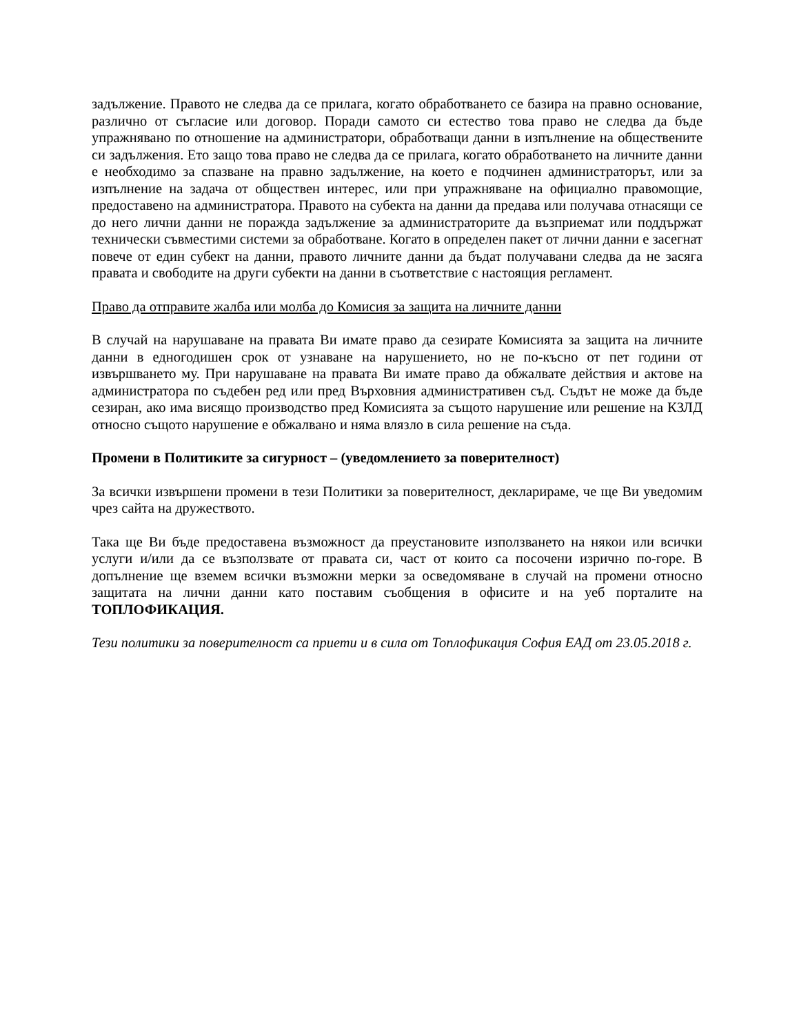задължение. Правото не следва да се прилага, когато обработването се базира на правно основание, различно от съгласие или договор. Поради самото си естество това право не следва да бъде упражнявано по отношение на администратори, обработващи данни в изпълнение на обществените си задължения. Ето защо това право не следва да се прилага, когато обработването на личните данни е необходимо за спазване на правно задължение, на което е подчинен администраторът, или за изпълнение на задача от обществен интерес, или при упражняване на официално правомощие, предоставено на администратора. Правото на субекта на данни да предава или получава отнасящи се до него лични данни не поражда задължение за администраторите да възприемат или поддържат технически съвместими системи за обработване. Когато в определен пакет от лични данни е засегнат повече от един субект на данни, правото личните данни да бъдат получавани следва да не засяга правата и свободите на други субекти на данни в съответствие с настоящия регламент.
Право да отправите жалба или молба до Комисия за защита на личните данни
В случай на нарушаване на правата Ви имате право да сезирате Комисията за защита на личните данни в едногодишен срок от узнаване на нарушението, но не по-късно от пет години от извършването му. При нарушаване на правата Ви имате право да обжалвате действия и актове на администратора по съдебен ред или пред Върховния административен съд. Съдът не може да бъде сезиран, ако има висящо производство пред Комисията за същото нарушение или решение на КЗЛД относно същото нарушение е обжалвано и няма влязло в сила решение на съда.
Промени в Политиките за сигурност – (уведомлението за поверителност)
За всички извършени промени в тези Политики за поверителност, декларираме, че ще Ви уведомим чрез сайта на дружеството.
Така ще Ви бъде предоставена възможност да преустановите използването на някои или всички услуги и/или да се възползвате от правата си, част от които са посочени изрично по-горе. В допълнение ще вземем всички възможни мерки за осведомяване в случай на промени относно защитата на лични данни като поставим съобщения в офисите и на уеб порталите на ТОПЛОФИКАЦИЯ.
Тези политики за поверителност са приети и в сила от Топлофикация София ЕАД от 23.05.2018 г.